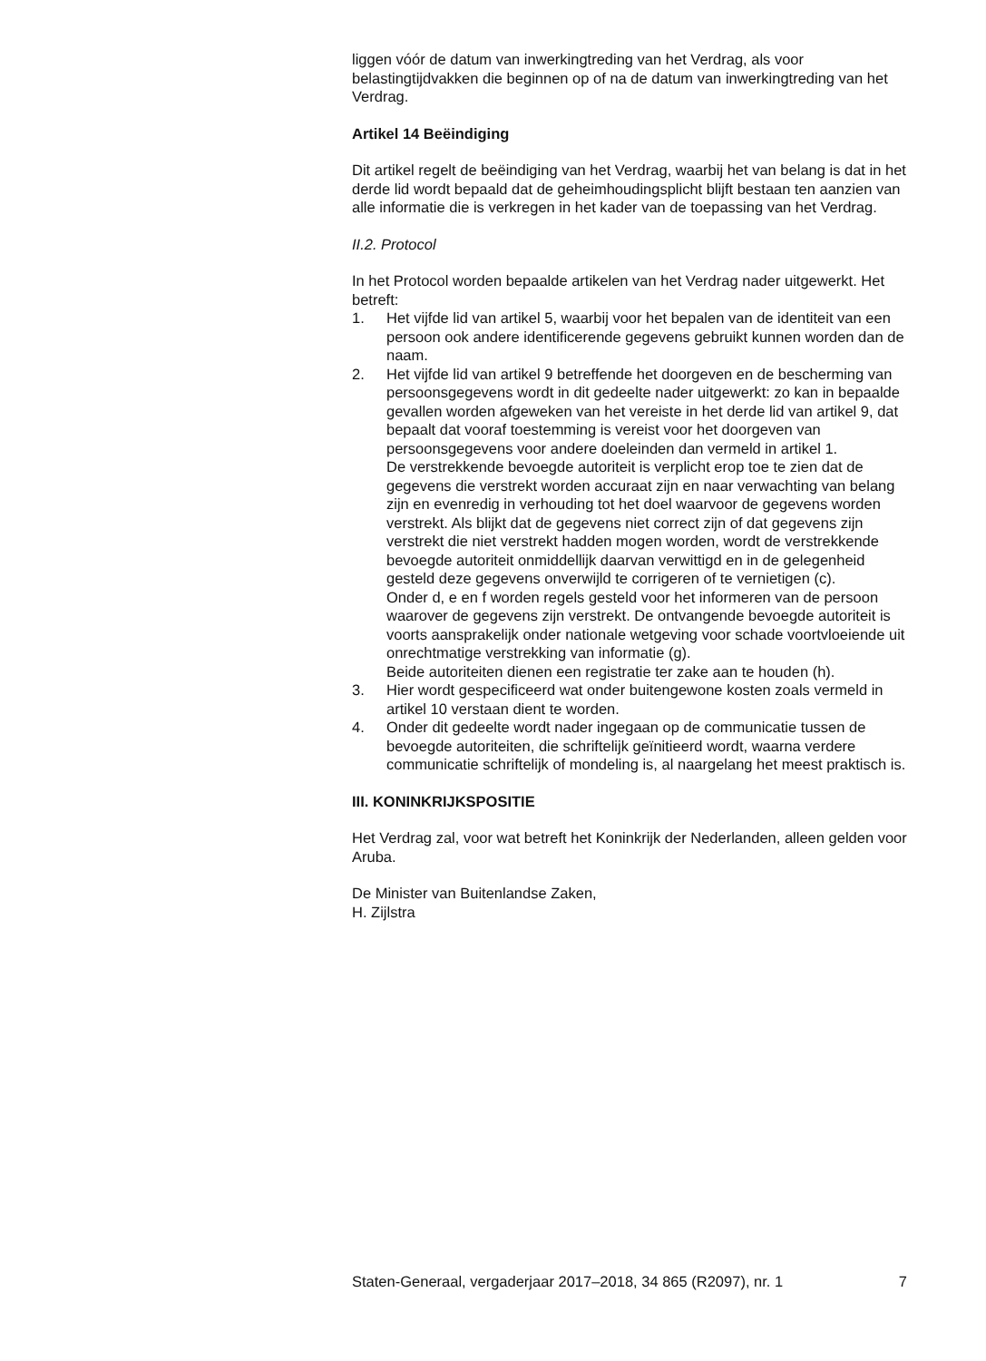liggen vóór de datum van inwerkingtreding van het Verdrag, als voor belastingtijdvakken die beginnen op of na de datum van inwerkingtreding van het Verdrag.
Artikel 14 Beëindiging
Dit artikel regelt de beëindiging van het Verdrag, waarbij het van belang is dat in het derde lid wordt bepaald dat de geheimhoudingsplicht blijft bestaan ten aanzien van alle informatie die is verkregen in het kader van de toepassing van het Verdrag.
II.2. Protocol
In het Protocol worden bepaalde artikelen van het Verdrag nader uitgewerkt. Het betreft:
1. Het vijfde lid van artikel 5, waarbij voor het bepalen van de identiteit van een persoon ook andere identificerende gegevens gebruikt kunnen worden dan de naam.
2. Het vijfde lid van artikel 9 betreffende het doorgeven en de bescherming van persoonsgegevens wordt in dit gedeelte nader uitgewerkt: zo kan in bepaalde gevallen worden afgeweken van het vereiste in het derde lid van artikel 9, dat bepaalt dat vooraf toestemming is vereist voor het doorgeven van persoonsgegevens voor andere doeleinden dan vermeld in artikel 1.
De verstrekkende bevoegde autoriteit is verplicht erop toe te zien dat de gegevens die verstrekt worden accuraat zijn en naar verwachting van belang zijn en evenredig in verhouding tot het doel waarvoor de gegevens worden verstrekt. Als blijkt dat de gegevens niet correct zijn of dat gegevens zijn verstrekt die niet verstrekt hadden mogen worden, wordt de verstrekkende bevoegde autoriteit onmiddellijk daarvan verwittigd en in de gelegenheid gesteld deze gegevens onverwijld te corrigeren of te vernietigen (c).
Onder d, e en f worden regels gesteld voor het informeren van de persoon waarover de gegevens zijn verstrekt. De ontvangende bevoegde autoriteit is voorts aansprakelijk onder nationale wetgeving voor schade voortvloeiende uit onrechtmatige verstrekking van informatie (g).
Beide autoriteiten dienen een registratie ter zake aan te houden (h).
3. Hier wordt gespecificeerd wat onder buitengewone kosten zoals vermeld in artikel 10 verstaan dient te worden.
4. Onder dit gedeelte wordt nader ingegaan op de communicatie tussen de bevoegde autoriteiten, die schriftelijk geïnitieerd wordt, waarna verdere communicatie schriftelijk of mondeling is, al naargelang het meest praktisch is.
III. KONINKRIJKSPOSITIE
Het Verdrag zal, voor wat betreft het Koninkrijk der Nederlanden, alleen gelden voor Aruba.
De Minister van Buitenlandse Zaken,
H. Zijlstra
Staten-Generaal, vergaderjaar 2017–2018, 34 865 (R2097), nr. 1 7